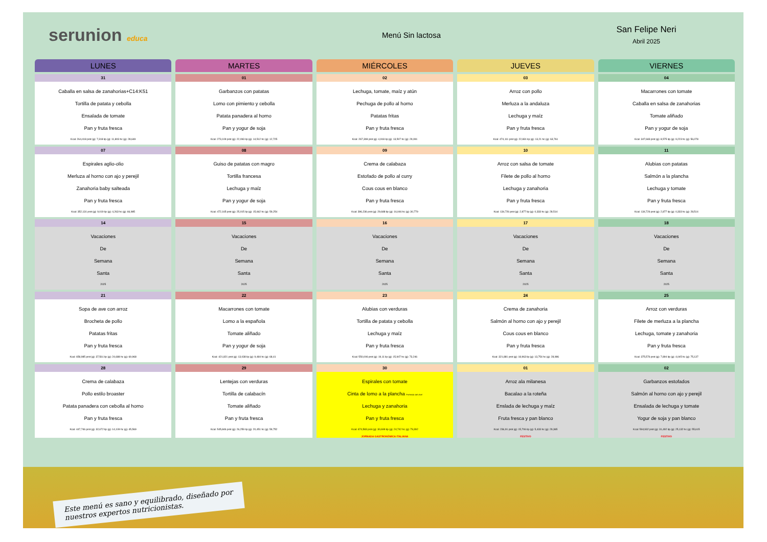serunion educa Menú Sin lactosa
San Felipe Neri
Abril 2025
| LUNES | MARTES | MIÉRCOLES | JUEVES | VIERNES |
| --- | --- | --- | --- | --- |
| 31 Caballa en salsa de zanahorias+C14:K51 Tortilla de patata y cebolla Ensalada de tomate Pan y fruta fresca Kcal: 264,418 prot (g): 7,318 lip (g): 11,803 hc (g): 28,649 | 01 Garbanzos con patatas Lomo con pimiento y cebolla Patata panadera al horno Pan y yogur de soja Kcal: 273,109 prot (g): 22,093 lip (g): 14,512 hc (g): 12,725 | 02 Lechuga, tomate, maíz y atún Pechuga de pollo al horno Patatas fritas Pan y fruta fresca Kcal: 267,308 prot (g): 4,918 lip (g): 13,507 hc (g): 29,091 | 03 Arroz con pollo Merluza a la andaluza Lechuga y maíz Pan y fruta fresca Kcal: 474,111 prot (g): 22,831 lip (g): 13,21 hc (g): 63,761 | 04 Macarrones con tomate Caballa en salsa de zanahorias Tomate aliñado Pan y yogur de soja Kcal: 347,683 prot (g): 8,575 lip (g): 9,223 hc (g): 56,078 |
| 07 Espirales aglio-olio Merluza al horno con ajo y perejil Zanahoria baby salteada Pan y fruta fresca Kcal: 352,131 prot (g): 9,019 lip (g): 4,263 hc (g): 66,985 | 08 Guiso de patatas con magro Tortilla francesa Lechuga y maíz Pan y yogur de soja Kcal: 472,165 prot (g): 25,015 lip (g): 15,662 hc (g): 59,254 | 09 Crema de calabaza Estofado de pollo al curry Cous cous en blanco Pan y fruta fresca Kcal: 396,236 prot (g): 29,688 lip (g): 16,046 hc (g): 30,779 | 10 Arroz con salsa de tomate Filete de pollo al horno Lechuga y zanahoria Pan y fruta fresca Kcal: 134,726 prot (g): 2,877 lip (g): 0,333 hc (g): 28,514 | 11 Alubias con patatas Salmón a la plancha Lechuga y tomate Pan y fruta fresca Kcal: 134,726 prot (g): 2,877 lip (g): 0,333 hc (g): 28,514 |
| 14 Vacaciones De Semana Santa 2025 | 15 Vacaciones De Semana Santa 2025 | 16 Vacaciones De Semana Santa 2025 | 17 Vacaciones De Semana Santa 2025 | 18 Vacaciones De Semana Santa 2025 |
| 21 Sopa de ave con arroz Brocheta de pollo Patatas fritas Pan y fruta fresca Kcal: 658,985 prot (g): 37,561 lip (g): 24,688 hc (g): 69,968 | 22 Macarrones con tomate Lomo a la española Tomate aliñado Pan y yogur de soja Kcal: 421,821 prot (g): 13,038 lip (g): 9,484 hc (g): 68,41 | 23 Alubias con verduras Tortilla de patata y cebolla Lechuga y maíz Pan y fruta fresca Kcal: 550,006 prot (g): 19,11 lip (g): 15,947 hc (g): 73,246 | 24 Crema de zanahoria Salmón al horno con ajo y perejil Cous cous en blanco Pan y fruta fresca Kcal: 321,881 prot (g): 18,963 lip (g): 13,754 hc (g): 28,986 | 25 Arroz con verduras Filete de merluza a la plancha Lechuga, tomate y zanahoria Pan y fruta fresca Kcal: 375,576 prot (g): 7,894 lip (g): 4,045 hc (g): 75,137 |
| 28 Crema de calabaza Pollo estilo broaster Patata panadera con cebolla al horno Pan y fruta fresca Kcal: 447,746 prot (g): 32,672 lip (g): 14,109 hc (g): 45,569 | 29 Lentejas con verduras Tortilla de calabacín Tomate aliñado Pan y fruta fresca Kcal: 545,846 prot (g): 26,259 lip (g): 20,451 hc (g): 59,752 | 30 Espirales con tomate Cinta de lomo a la plancha Preferido del chef Lechuga y zanahoria Pan y fruta fresca Kcal: 674,583 prot (g): 30,699 lip (g): 24,742 hc (g): 79,392 JORNADA GASTRONÓMICA ITALIANA | 01 Arroz ala milanesa Bacalao a la roteña Enslada de lechuga y maíz Fruta fresca y pan blanco Kcal: 236,91 prot (g): 15,706 lip (g): 5,433 hc (g): 29,365 FESTIVO | 02 Garbanzos estofados Salmón al horno con ajo y perejil Ensalada de lechuga y tomate Yogur de soja y pan blanco Kcal: 594,932 prot (g): 31,492 lip (g): 25,132 hc (g): 55,615 FESTIVO |
Este menú es sano y equilibrado, diseñado por
nuestros expertos nutricionistas.